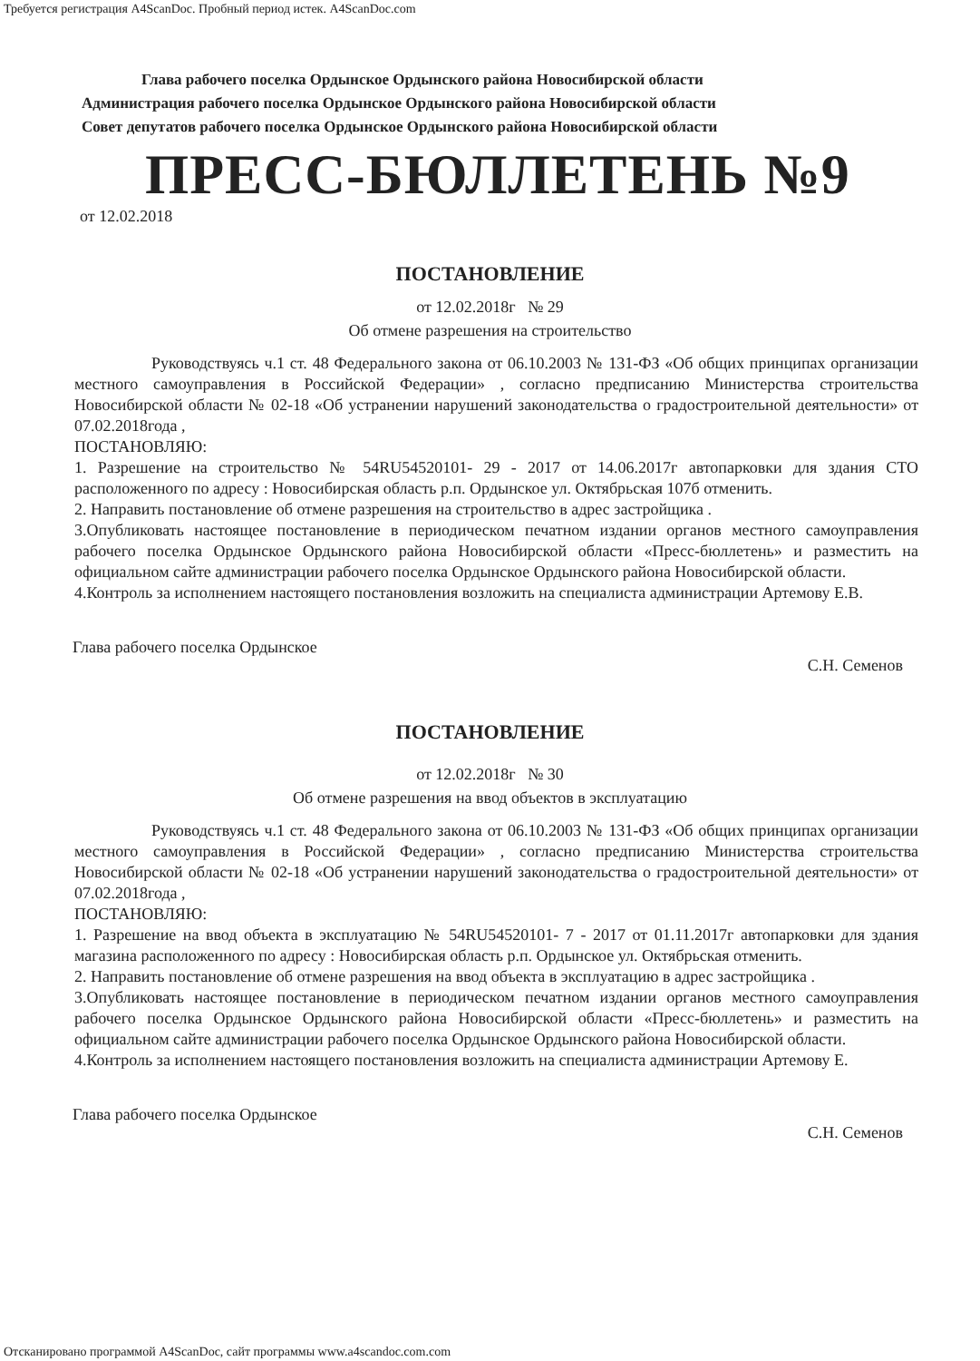Требуется регистрация A4ScanDoc. Пробный период истек. A4ScanDoc.com
Глава рабочего поселка Ордынское Ордынского района Новосибирской области
Администрация рабочего поселка Ордынское Ордынского района Новосибирской области
Совет депутатов рабочего поселка Ордынское Ордынского района Новосибирской области
ПРЕСС-БЮЛЛЕТЕНЬ №9
от 12.02.2018
ПОСТАНОВЛЕНИЕ
от 12.02.2018г № 29
Об отмене разрешения на строительство
Руководствуясь ч.1 ст. 48 Федерального закона от 06.10.2003 № 131-ФЗ «Об общих принципах организации местного самоуправления в Российской Федерации» , согласно предписанию Министерства строительства Новосибирской области № 02-18 «Об устранении нарушений законодательства о градостроительной деятельности» от 07.02.2018года ,
ПОСТАНОВЛЯЮ:
1. Разрешение на строительство № 54RU54520101- 29 - 2017 от 14.06.2017г автопарковки для здания СТО расположенного по адресу : Новосибирская область р.п. Ордынское ул. Октябрьская 107б отменить.
2. Направить постановление об отмене разрешения на строительство в адрес застройщика .
3.Опубликовать настоящее постановление в периодическом печатном издании органов местного самоуправления рабочего поселка Ордынское Ордынского района Новосибирской области «Пресс-бюллетень» и разместить на официальном сайте администрации рабочего поселка Ордынское Ордынского района Новосибирской области.
4.Контроль за исполнением настоящего постановления возложить на специалиста администрации Артемову Е.В.
Глава рабочего поселка Ордынское С.Н. Семенов
ПОСТАНОВЛЕНИЕ
от 12.02.2018г № 30
Об отмене разрешения на ввод объектов в эксплуатацию
Руководствуясь ч.1 ст. 48 Федерального закона от 06.10.2003 № 131-ФЗ «Об общих принципах организации местного самоуправления в Российской Федерации» , согласно предписанию Министерства строительства Новосибирской области № 02-18 «Об устранении нарушений законодательства о градостроительной деятельности» от 07.02.2018года ,
ПОСТАНОВЛЯЮ:
1. Разрешение на ввод объекта в эксплуатацию № 54RU54520101- 7 - 2017 от 01.11.2017г автопарковки для здания магазина расположенного по адресу : Новосибирская область р.п. Ордынское ул. Октябрьская отменить.
2. Направить постановление об отмене разрешения на ввод объекта в эксплуатацию в адрес застройщика .
3.Опубликовать настоящее постановление в периодическом печатном издании органов местного самоуправления рабочего поселка Ордынское Ордынского района Новосибирской области «Пресс-бюллетень» и разместить на официальном сайте администрации рабочего поселка Ордынское Ордынского района Новосибирской области.
4.Контроль за исполнением настоящего постановления возложить на специалиста администрации Артемову Е.
Глава рабочего поселка Ордынское С.Н. Семенов
Отсканировано программой A4ScanDoc, сайт программы www.a4scandoc.com.com